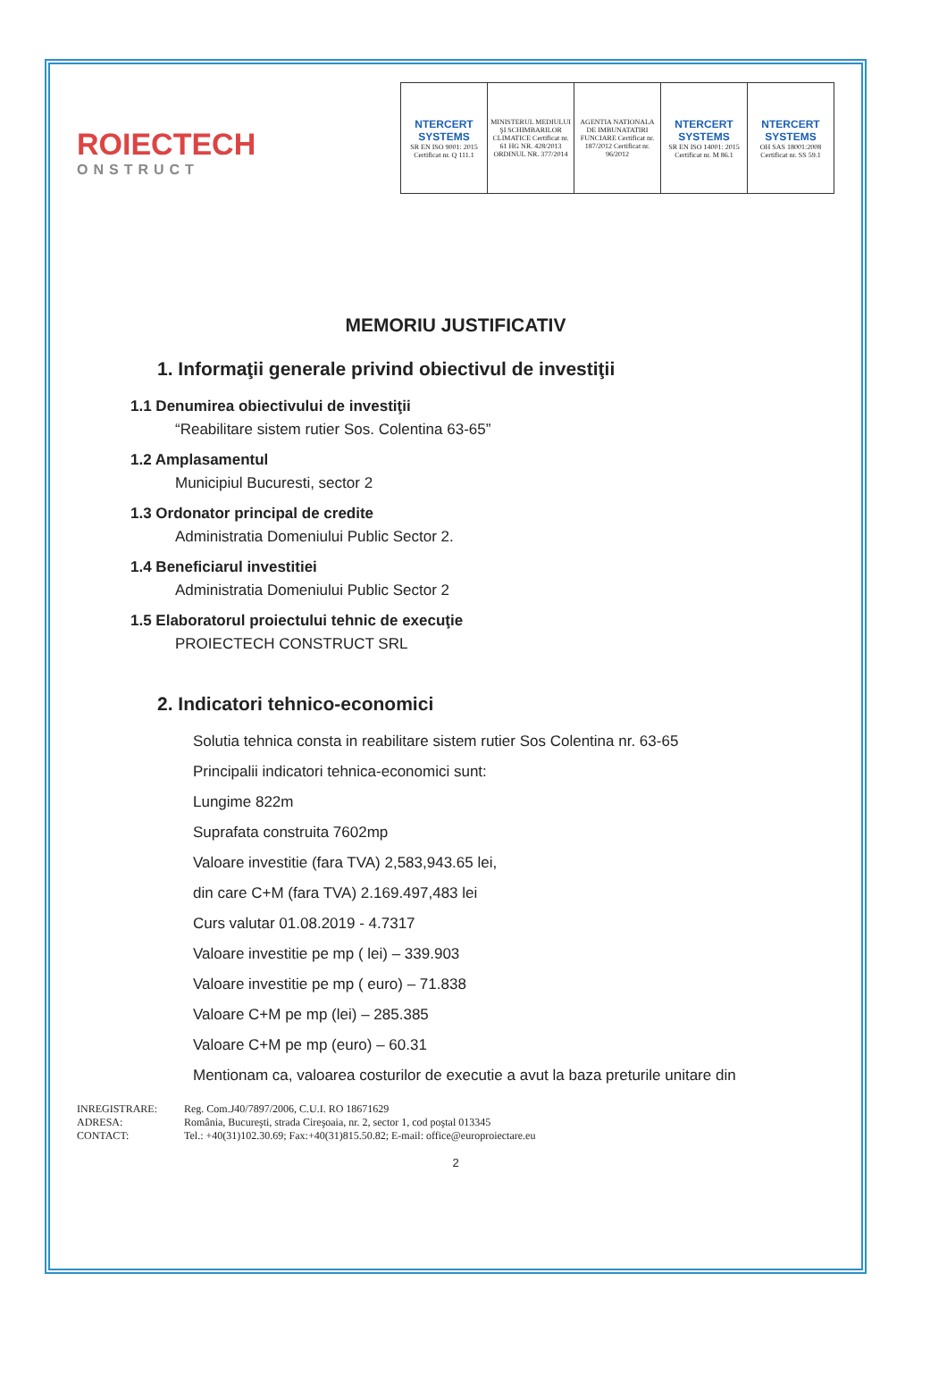ROIECTECH
ONSTRUCT
| NTERCERT SYSTEMS SR EN ISO 9001: 2015 Certificat nr. Q 111.1 | MINISTERUL MEDIULUI ŞI SCHIMBARILOR CLIMATICE Certificat nr. 61 HG NR. 428/2013 ORDINUL NR. 377/2014 | AGENTIA NATIONALA DE IMBUNATATIRI FUNCIARE Certificat nr. 187/2012 Certificat nr. 96/2012 | NTERCERT SYSTEMS SR EN ISO 14001: 2015 Certificat nr. M 86.1 | NTERCERT SYSTEMS OH SAS 18001:2008 Certificat nr. SS 59.1 |
MEMORIU JUSTIFICATIV
1. Informaţii generale privind obiectivul de investiţii
1.1 Denumirea obiectivului de investiţii
“Reabilitare sistem rutier Sos. Colentina 63-65”
1.2 Amplasamentul
Municipiul Bucuresti, sector 2
1.3 Ordonator principal de credite
Administratia Domeniului Public Sector 2.
1.4 Beneficiarul investitiei
Administratia Domeniului Public Sector 2
1.5 Elaboratorul proiectului tehnic de execuţie
PROIECTECH CONSTRUCT SRL
2. Indicatori tehnico-economici
Solutia tehnica consta in reabilitare sistem rutier Sos Colentina nr. 63-65
Principalii indicatori tehnica-economici sunt:
Lungime 822m
Suprafata construita 7602mp
Valoare investitie (fara TVA) 2,583,943.65 lei,
din care C+M (fara TVA) 2.169.497,483 lei
Curs valutar 01.08.2019 - 4.7317
Valoare investitie pe mp ( lei) – 339.903
Valoare investitie pe mp ( euro) – 71.838
Valoare C+M pe mp (lei) – 285.385
Valoare C+M pe mp (euro) – 60.31
Mentionam ca, valoarea costurilor de executie a avut la baza preturile unitare din
INREGISTRARE: Reg. Com.J40/7897/2006, C.U.I. RO 18671629
ADRESA: România, Bucureşti, strada Cireşoaia, nr. 2, sector 1, cod poştal 013345
CONTACT: Tel.: +40(31)102.30.69; Fax:+40(31)815.50.82; E-mail: office@europroiectare.eu
2